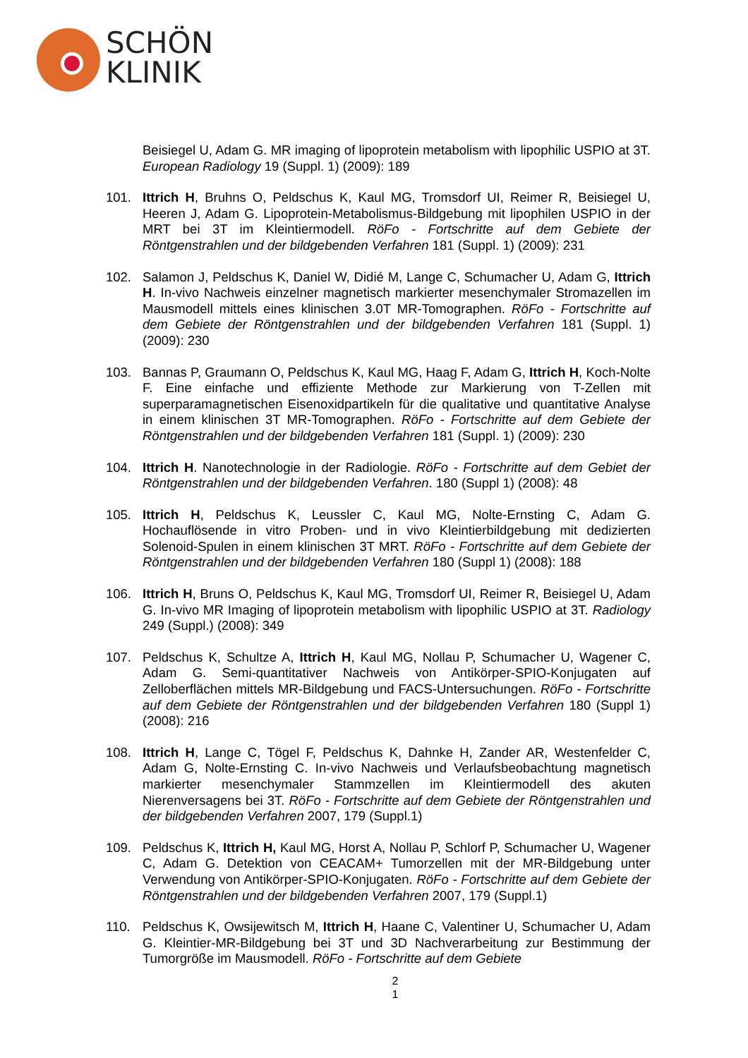SCHÖN
KLINIK
Beisiegel U, Adam G. MR imaging of lipoprotein metabolism with lipophilic USPIO at 3T. European Radiology 19 (Suppl. 1) (2009): 189
101. Ittrich H, Bruhns O, Peldschus K, Kaul MG, Tromsdorf UI, Reimer R, Beisiegel U, Heeren J, Adam G. Lipoprotein-Metabolismus-Bildgebung mit lipophilen USPIO in der MRT bei 3T im Kleintiermodell. RöFo - Fortschritte auf dem Gebiete der Röntgenstrahlen und der bildgebenden Verfahren 181 (Suppl. 1) (2009): 231
102. Salamon J, Peldschus K, Daniel W, Didié M, Lange C, Schumacher U, Adam G, Ittrich H. In-vivo Nachweis einzelner magnetisch markierter mesenchymaler Stromazellen im Mausmodell mittels eines klinischen 3.0T MR-Tomographen. RöFo - Fortschritte auf dem Gebiete der Röntgenstrahlen und der bildgebenden Verfahren 181 (Suppl. 1) (2009): 230
103. Bannas P, Graumann O, Peldschus K, Kaul MG, Haag F, Adam G, Ittrich H, Koch-Nolte F. Eine einfache und effiziente Methode zur Markierung von T-Zellen mit superparamagnetischen Eisenoxidpartikeln für die qualitative und quantitative Analyse in einem klinischen 3T MR-Tomographen. RöFo - Fortschritte auf dem Gebiete der Röntgenstrahlen und der bildgebenden Verfahren 181 (Suppl. 1) (2009): 230
104. Ittrich H. Nanotechnologie in der Radiologie. RöFo - Fortschritte auf dem Gebiet der Röntgenstrahlen und der bildgebenden Verfahren. 180 (Suppl 1) (2008): 48
105. Ittrich H, Peldschus K, Leussler C, Kaul MG, Nolte-Ernsting C, Adam G. Hochauflösende in vitro Proben- und in vivo Kleintierbildgebung mit dedizierten Solenoid-Spulen in einem klinischen 3T MRT. RöFo - Fortschritte auf dem Gebiete der Röntgenstrahlen und der bildgebenden Verfahren 180 (Suppl 1) (2008): 188
106. Ittrich H, Bruns O, Peldschus K, Kaul MG, Tromsdorf UI, Reimer R, Beisiegel U, Adam G. In-vivo MR Imaging of lipoprotein metabolism with lipophilic USPIO at 3T. Radiology 249 (Suppl.) (2008): 349
107. Peldschus K, Schultze A, Ittrich H, Kaul MG, Nollau P, Schumacher U, Wagener C, Adam G. Semi-quantitativer Nachweis von Antikörper-SPIO-Konjugaten auf Zelloberflächen mittels MR-Bildgebung und FACS-Untersuchungen. RöFo - Fortschritte auf dem Gebiete der Röntgenstrahlen und der bildgebenden Verfahren 180 (Suppl 1) (2008): 216
108. Ittrich H, Lange C, Tögel F, Peldschus K, Dahnke H, Zander AR, Westenfelder C, Adam G, Nolte-Ernsting C. In-vivo Nachweis und Verlaufsbeobachtung magnetisch markierter mesenchymaler Stammzellen im Kleintiermodell des akuten Nierenversagens bei 3T. RöFo - Fortschritte auf dem Gebiete der Röntgenstrahlen und der bildgebenden Verfahren 2007, 179 (Suppl.1)
109. Peldschus K, Ittrich H, Kaul MG, Horst A, Nollau P, Schlorf P, Schumacher U, Wagener C, Adam G. Detektion von CEACAM+ Tumorzellen mit der MR-Bildgebung unter Verwendung von Antikörper-SPIO-Konjugaten. RöFo - Fortschritte auf dem Gebiete der Röntgenstrahlen und der bildgebenden Verfahren 2007, 179 (Suppl.1)
110. Peldschus K, Owsijewitsch M, Ittrich H, Haane C, Valentiner U, Schumacher U, Adam G. Kleintier-MR-Bildgebung bei 3T und 3D Nachverarbeitung zur Bestimmung der Tumorgröße im Mausmodell. RöFo - Fortschritte auf dem Gebiete
2
1